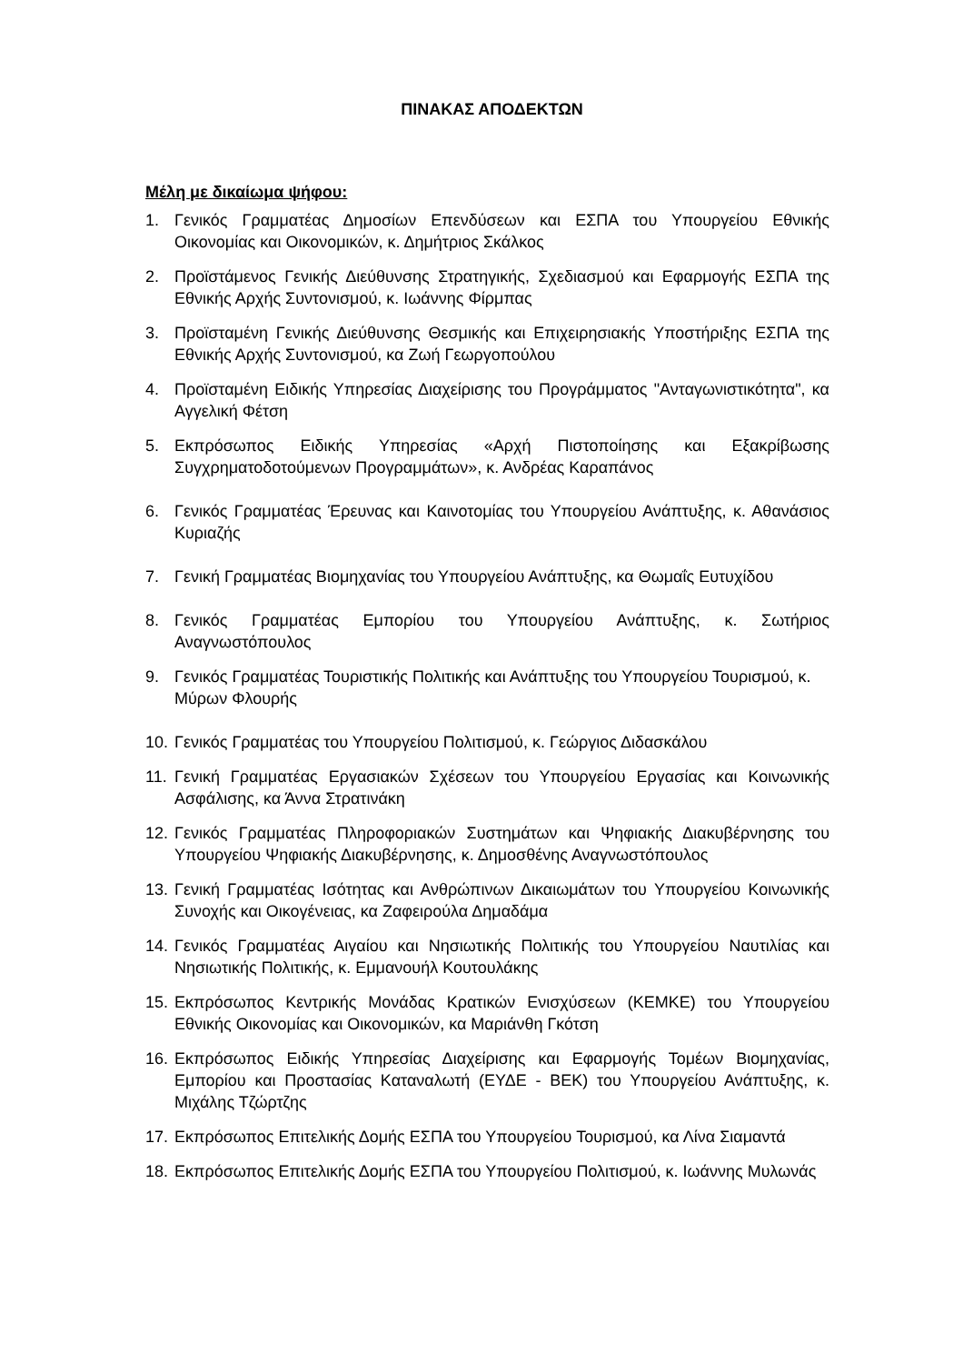ΠΙΝΑΚΑΣ ΑΠΟΔΕΚΤΩΝ
Μέλη με δικαίωμα ψήφου:
1. Γενικός Γραμματέας Δημοσίων Επενδύσεων και ΕΣΠΑ του Υπουργείου Εθνικής Οικονομίας και Οικονομικών, κ. Δημήτριος Σκάλκος
2. Προϊστάμενος Γενικής Διεύθυνσης Στρατηγικής, Σχεδιασμού και Εφαρμογής ΕΣΠΑ της Εθνικής Αρχής Συντονισμού, κ. Ιωάννης Φίρμπας
3. Προϊσταμένη Γενικής Διεύθυνσης Θεσμικής και Επιχειρησιακής Υποστήριξης ΕΣΠΑ της Εθνικής Αρχής Συντονισμού, κα Ζωή Γεωργοπούλου
4. Προϊσταμένη Ειδικής Υπηρεσίας Διαχείρισης του Προγράμματος "Ανταγωνιστικότητα", κα Αγγελική Φέτση
5. Εκπρόσωπος Ειδικής Υπηρεσίας «Αρχή Πιστοποίησης και Εξακρίβωσης Συγχρηματοδοτούμενων Προγραμμάτων», κ. Ανδρέας Καραπάνος
6. Γενικός Γραμματέας Έρευνας και Καινοτομίας του Υπουργείου Ανάπτυξης, κ. Αθανάσιος Κυριαζής
7. Γενική Γραμματέας Βιομηχανίας του Υπουργείου Ανάπτυξης, κα Θωμαΐς Ευτυχίδου
8. Γενικός Γραμματέας Εμπορίου του Υπουργείου Ανάπτυξης, κ. Σωτήριος Αναγνωστόπουλος
9. Γενικός Γραμματέας Τουριστικής Πολιτικής και Ανάπτυξης του Υπουργείου Τουρισμού, κ. Μύρων Φλουρής
10. Γενικός Γραμματέας του Υπουργείου Πολιτισμού, κ. Γεώργιος Διδασκάλου
11. Γενική Γραμματέας Εργασιακών Σχέσεων του Υπουργείου Εργασίας και Κοινωνικής Ασφάλισης, κα Άννα Στρατινάκη
12. Γενικός Γραμματέας Πληροφοριακών Συστημάτων και Ψηφιακής Διακυβέρνησης του Υπουργείου Ψηφιακής Διακυβέρνησης, κ. Δημοσθένης Αναγνωστόπουλος
13. Γενική Γραμματέας Ισότητας και Ανθρώπινων Δικαιωμάτων του Υπουργείου Κοινωνικής Συνοχής και Οικογένειας, κα Ζαφειρούλα Δημαδάμα
14. Γενικός Γραμματέας Αιγαίου και Νησιωτικής Πολιτικής του Υπουργείου Ναυτιλίας και Νησιωτικής Πολιτικής, κ. Εμμανουήλ Κουτουλάκης
15. Εκπρόσωπος Κεντρικής Μονάδας Κρατικών Ενισχύσεων (ΚΕΜΚΕ) του Υπουργείου Εθνικής Οικονομίας και Οικονομικών, κα Μαριάνθη Γκότση
16. Εκπρόσωπος Ειδικής Υπηρεσίας Διαχείρισης και Εφαρμογής Τομέων Βιομηχανίας, Εμπορίου και Προστασίας Καταναλωτή (ΕΥΔΕ - ΒΕΚ) του Υπουργείου Ανάπτυξης, κ. Μιχάλης Τζώρτζης
17. Εκπρόσωπος Επιτελικής Δομής ΕΣΠΑ του Υπουργείου Τουρισμού, κα Λίνα Σιαμαντά
18. Εκπρόσωπος Επιτελικής Δομής ΕΣΠΑ του Υπουργείου Πολιτισμού, κ. Ιωάννης Μυλωνάς